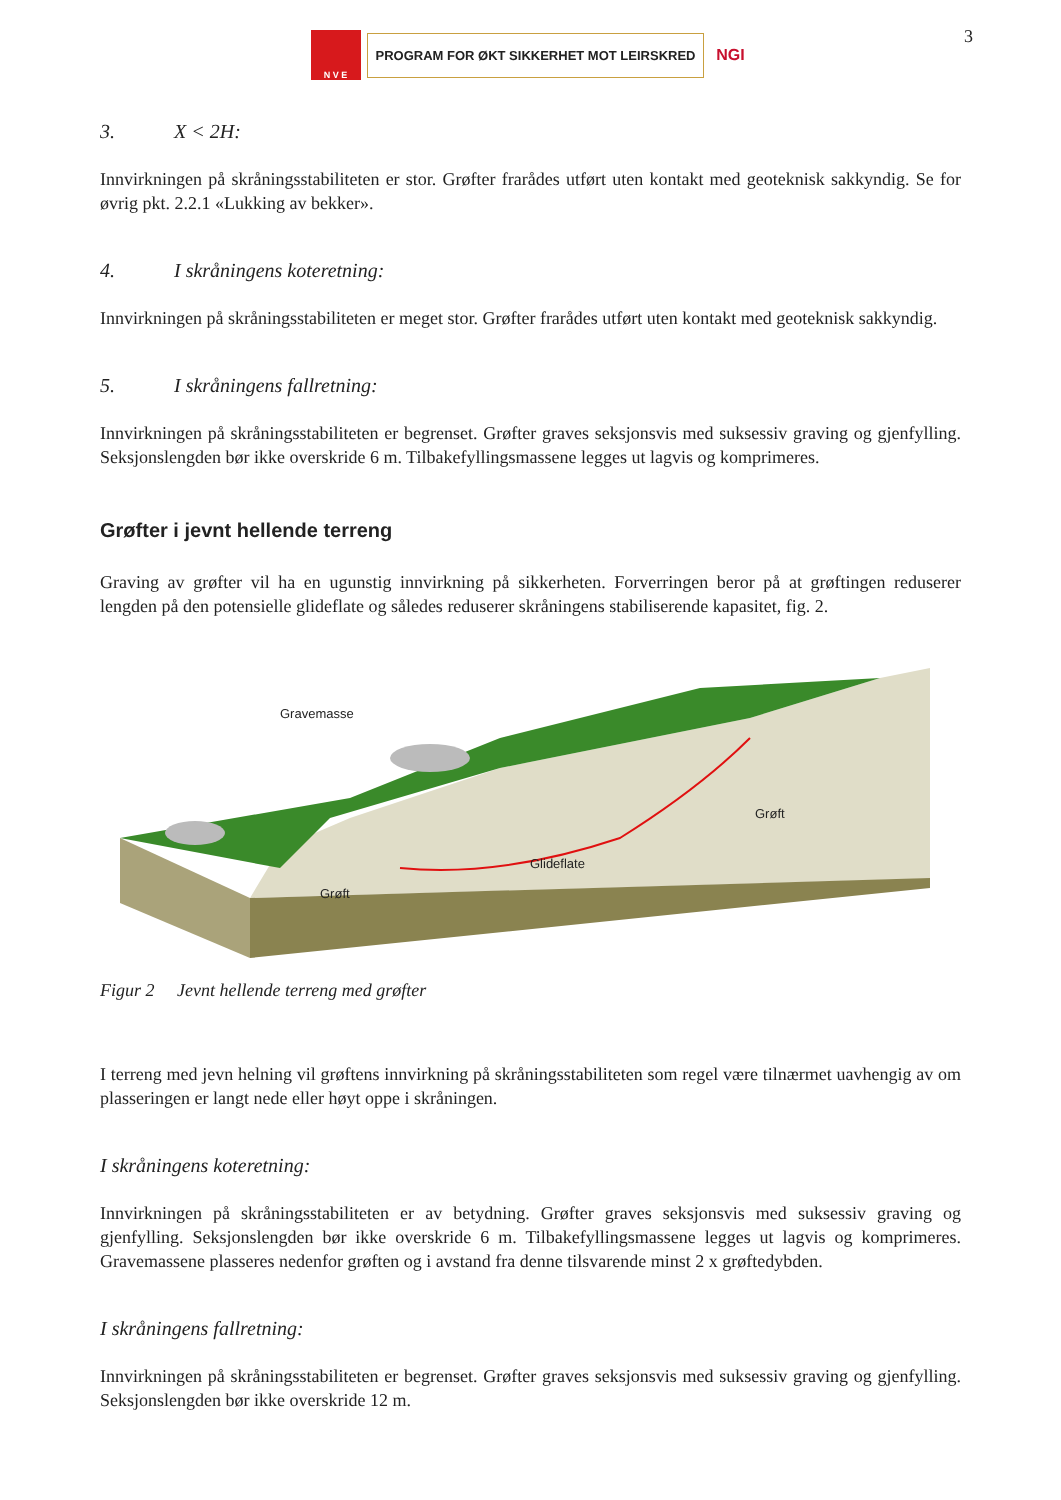N V E
PROGRAM FOR ØKT SIKKERHET MOT LEIRSKRED
NGI
3
3. X < 2H:
Innvirkningen på skråningsstabiliteten er stor. Grøfter frarådes utført uten kontakt med geoteknisk sakkyndig. Se for øvrig pkt. 2.2.1 «Lukking av bekker».
4. I skråningens koteretning:
Innvirkningen på skråningsstabiliteten er meget stor. Grøfter frarådes utført uten kontakt med geoteknisk sakkyndig.
5. I skråningens fallretning:
Innvirkningen på skråningsstabiliteten er begrenset. Grøfter graves seksjonsvis med suksessiv graving og gjenfylling. Seksjonslengden bør ikke overskride 6 m. Tilbakefyllingsmassene legges ut lagvis og komprimeres.
Grøfter i jevnt hellende terreng
Graving av grøfter vil ha en ugunstig innvirkning på sikkerheten. Forverringen beror på at grøftingen reduserer lengden på den potensielle glideflate og således reduserer skråningens stabiliserende kapasitet, fig. 2.
Gravemasse
Grøft
Grøft
Glideflate
Figur 2 Jevnt hellende terreng med grøfter
I terreng med jevn helning vil grøftens innvirkning på skråningsstabiliteten som regel være tilnærmet uavhengig av om plasseringen er langt nede eller høyt oppe i skråningen.
I skråningens koteretning:
Innvirkningen på skråningsstabiliteten er av betydning. Grøfter graves seksjonsvis med suksessiv graving og gjenfylling. Seksjonslengden bør ikke overskride 6 m. Tilbakefyllingsmassene legges ut lagvis og komprimeres. Gravemassene plasseres nedenfor grøften og i avstand fra denne tilsvarende minst 2 x grøftedybden.
I skråningens fallretning:
Innvirkningen på skråningsstabiliteten er begrenset. Grøfter graves seksjonsvis med suksessiv graving og gjenfylling. Seksjonslengden bør ikke overskride 12 m.